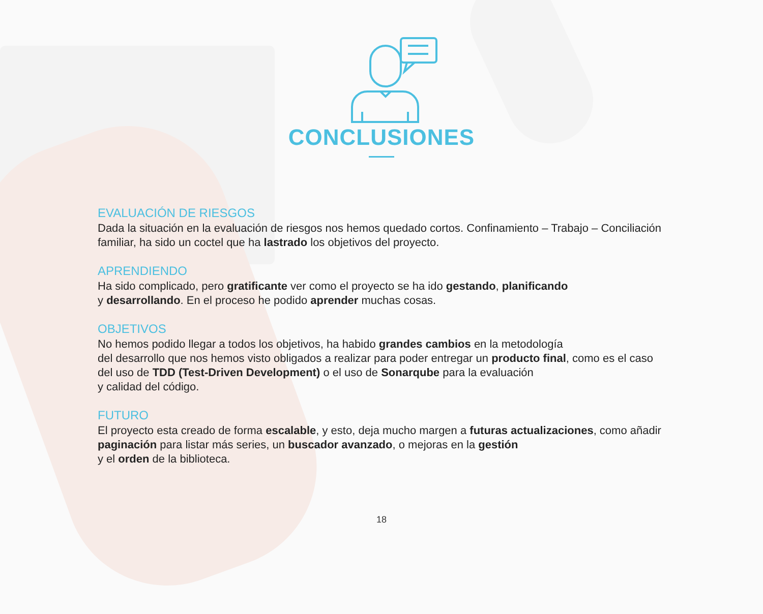CONCLUSIONES
EVALUACIÓN DE RIESGOS
Dada la situación en la evaluación de riesgos nos hemos quedado cortos. Confinamiento – Trabajo – Conciliación familiar, ha sido un coctel que ha lastrado los objetivos del proyecto.
APRENDIENDO
Ha sido complicado, pero gratificante ver como el proyecto se ha ido gestando, planificando
y desarrollando. En el proceso he podido aprender muchas cosas.
OBJETIVOS
No hemos podido llegar a todos los objetivos, ha habido grandes cambios en la metodología
del desarrollo que nos hemos visto obligados a realizar para poder entregar un producto final, como es el caso del uso de TDD (Test-Driven Development) o el uso de Sonarqube para la evaluación
y calidad del código.
FUTURO
El proyecto esta creado de forma escalable, y esto, deja mucho margen a futuras actualizaciones, como añadir paginación para listar más series, un buscador avanzado, o mejoras en la gestión
y el orden de la biblioteca.
18